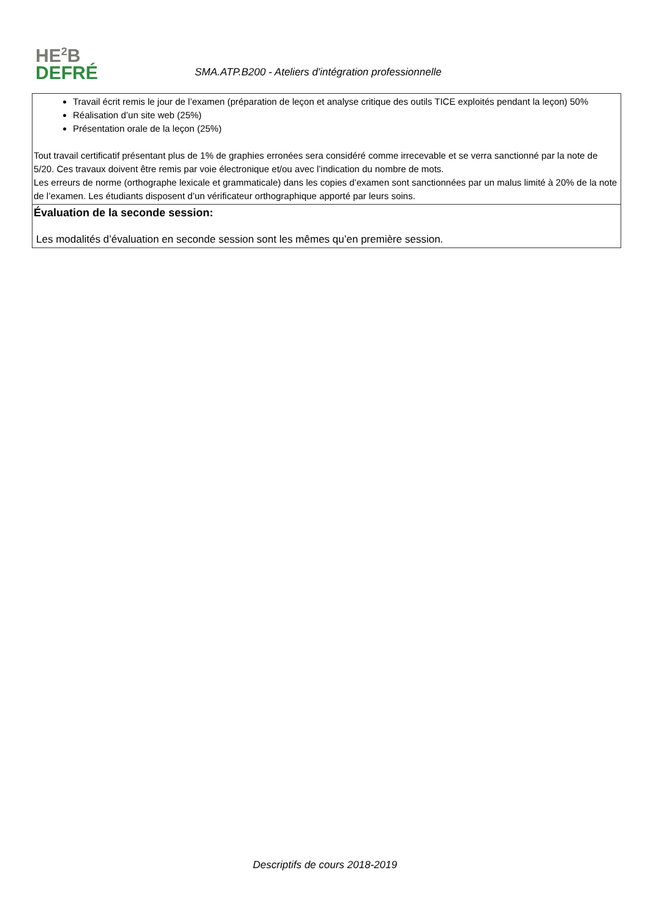HE<sup>2</sup>B
DEFRÉ
SMA.ATP.B200 - Ateliers d'intégration professionnelle
| Travail écrit remis le jour de l’examen (préparation de leçon et analyse critique des outils TICE exploités pendant la leçon) 50% Réalisation d’un site web (25%) Présentation orale de la leçon (25%) Tout travail certificatif présentant plus de 1% de graphies erronées sera considéré comme irrecevable et se verra sanctionné par la note de 5/20. Ces travaux doivent être remis par voie électronique et/ou avec l’indication du nombre de mots. Les erreurs de norme (orthographe lexicale et grammaticale) dans les copies d’examen sont sanctionnées par un malus limité à 20% de la note de l’examen. Les étudiants disposent d’un vérificateur orthographique apporté par leurs soins. |
| Évaluation de la seconde session: Les modalités d’évaluation en seconde session sont les mêmes qu’en première session. |
Descriptifs de cours 2018-2019